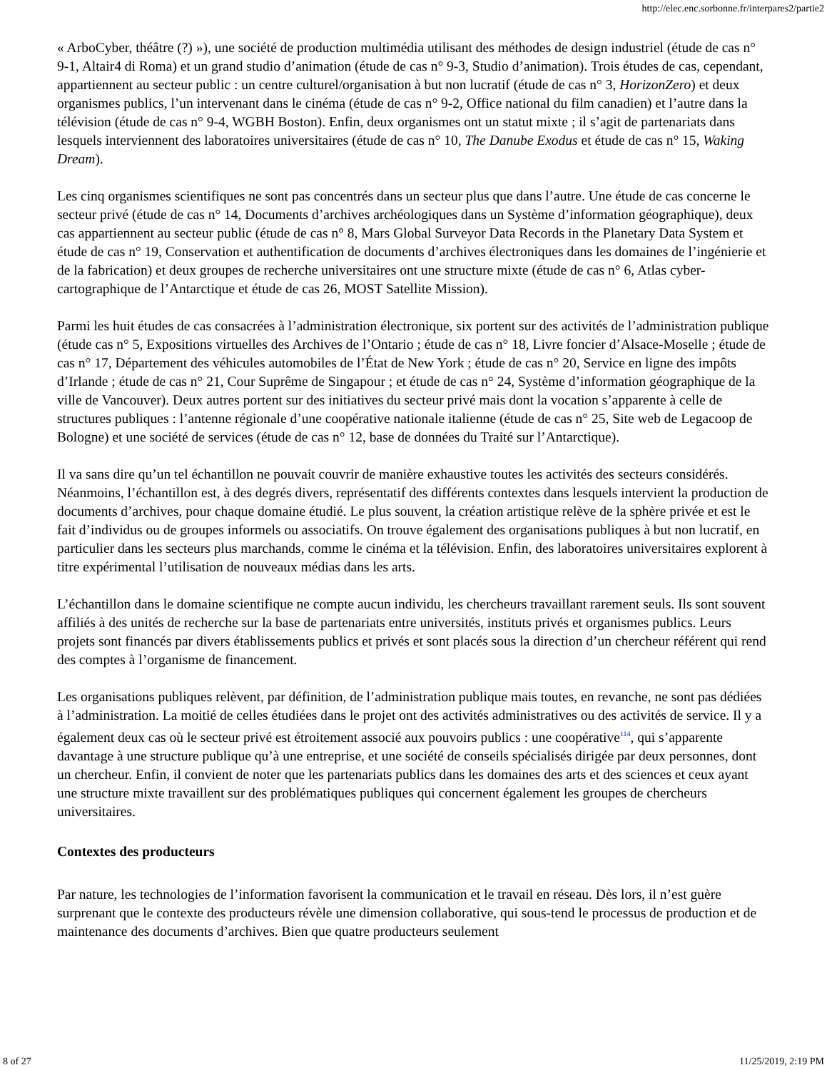http://elec.enc.sorbonne.fr/interpares2/partie2
« ArboCyber, théâtre (?) »), une société de production multimédia utilisant des méthodes de design industriel (étude de cas n° 9-1, Altair4 di Roma) et un grand studio d’animation (étude de cas n° 9-3, Studio d’animation). Trois études de cas, cependant, appartiennent au secteur public : un centre culturel/organisation à but non lucratif (étude de cas n° 3, HorizonZero) et deux organismes publics, l’un intervenant dans le cinéma (étude de cas n° 9-2, Office national du film canadien) et l’autre dans la télévision (étude de cas n° 9-4, WGBH Boston). Enfin, deux organismes ont un statut mixte ; il s’agit de partenariats dans lesquels interviennent des laboratoires universitaires (étude de cas n° 10, The Danube Exodus et étude de cas n° 15, Waking Dream).
Les cinq organismes scientifiques ne sont pas concentrés dans un secteur plus que dans l’autre. Une étude de cas concerne le secteur privé (étude de cas n° 14, Documents d’archives archéologiques dans un Système d’information géographique), deux cas appartiennent au secteur public (étude de cas n° 8, Mars Global Surveyor Data Records in the Planetary Data System et étude de cas n° 19, Conservation et authentification de documents d’archives électroniques dans les domaines de l’ingénierie et de la fabrication) et deux groupes de recherche universitaires ont une structure mixte (étude de cas n° 6, Atlas cyber-cartographique de l’Antarctique et étude de cas 26, MOST Satellite Mission).
Parmi les huit études de cas consacrées à l’administration électronique, six portent sur des activités de l’administration publique (étude cas n° 5, Expositions virtuelles des Archives de l’Ontario ; étude de cas n° 18, Livre foncier d’Alsace-Moselle ; étude de cas n° 17, Département des véhicules automobiles de l’État de New York ; étude de cas n° 20, Service en ligne des impôts d’Irlande ; étude de cas n° 21, Cour Suprême de Singapour ; et étude de cas n° 24, Système d’information géographique de la ville de Vancouver). Deux autres portent sur des initiatives du secteur privé mais dont la vocation s’apparente à celle de structures publiques : l’antenne régionale d’une coopérative nationale italienne (étude de cas n° 25, Site web de Legacoop de Bologne) et une société de services (étude de cas n° 12, base de données du Traité sur l’Antarctique).
Il va sans dire qu’un tel échantillon ne pouvait couvrir de manière exhaustive toutes les activités des secteurs considérés. Néanmoins, l’échantillon est, à des degrés divers, représentatif des différents contextes dans lesquels intervient la production de documents d’archives, pour chaque domaine étudié. Le plus souvent, la création artistique relève de la sphère privée et est le fait d’individus ou de groupes informels ou associatifs. On trouve également des organisations publiques à but non lucratif, en particulier dans les secteurs plus marchands, comme le cinéma et la télévision. Enfin, des laboratoires universitaires explorent à titre expérimental l’utilisation de nouveaux médias dans les arts.
L’échantillon dans le domaine scientifique ne compte aucun individu, les chercheurs travaillant rarement seuls. Ils sont souvent affiliés à des unités de recherche sur la base de partenariats entre universités, instituts privés et organismes publics. Leurs projets sont financés par divers établissements publics et privés et sont placés sous la direction d’un chercheur référent qui rend des comptes à l’organisme de financement.
Les organisations publiques relèvent, par définition, de l’administration publique mais toutes, en revanche, ne sont pas dédiées à l’administration. La moitié de celles étudiées dans le projet ont des activités administratives ou des activités de service. Il y a également deux cas où le secteur privé est étroitement associé aux pouvoirs publics : une coopérative<sup>114</sup>, qui s’apparente davantage à une structure publique qu’à une entreprise, et une société de conseils spécialisés dirigée par deux personnes, dont un chercheur. Enfin, il convient de noter que les partenariats publics dans les domaines des arts et des sciences et ceux ayant une structure mixte travaillent sur des problématiques publiques qui concernent également les groupes de chercheurs universitaires.
Contextes des producteurs
Par nature, les technologies de l’information favorisent la communication et le travail en réseau. Dès lors, il n’est guère surprenant que le contexte des producteurs révèle une dimension collaborative, qui sous-tend le processus de production et de maintenance des documents d’archives. Bien que quatre producteurs seulement
8 of 27 11/25/2019, 2:19 PM